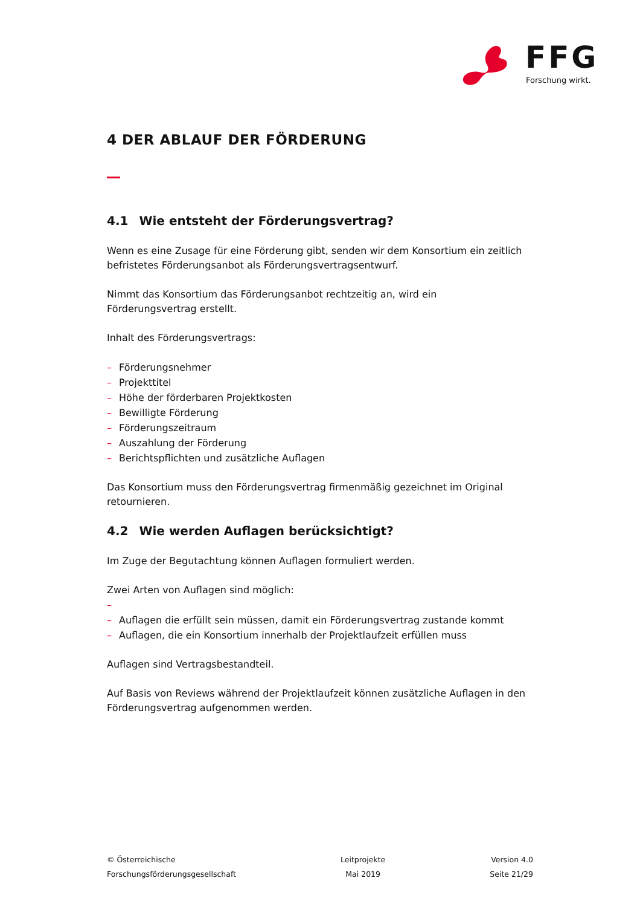FFG
Forschung wirkt.
4 DER ABLAUF DER FÖRDERUNG
4.1 Wie entsteht der Förderungsvertrag?
Wenn es eine Zusage für eine Förderung gibt, senden wir dem Konsortium ein zeitlich befristetes Förderungsanbot als Förderungsvertragsentwurf.
Nimmt das Konsortium das Förderungsanbot rechtzeitig an, wird ein Förderungsvertrag erstellt.
Inhalt des Förderungsvertrags:
– Förderungsnehmer
– Projekttitel
– Höhe der förderbaren Projektkosten
– Bewilligte Förderung
– Förderungszeitraum
– Auszahlung der Förderung
– Berichtspflichten und zusätzliche Auflagen
Das Konsortium muss den Förderungsvertrag firmenmäßig gezeichnet im Original retournieren.
4.2 Wie werden Auflagen berücksichtigt?
Im Zuge der Begutachtung können Auflagen formuliert werden.
Zwei Arten von Auflagen sind möglich:
–
– Auflagen die erfüllt sein müssen, damit ein Förderungsvertrag zustande kommt
– Auflagen, die ein Konsortium innerhalb der Projektlaufzeit erfüllen muss
Auflagen sind Vertragsbestandteil.
Auf Basis von Reviews während der Projektlaufzeit können zusätzliche Auflagen in den Förderungsvertrag aufgenommen werden.
© Österreichische
Forschungsförderungsgesellschaft
Leitprojekte
Mai 2019
Version 4.0
Seite 21/29